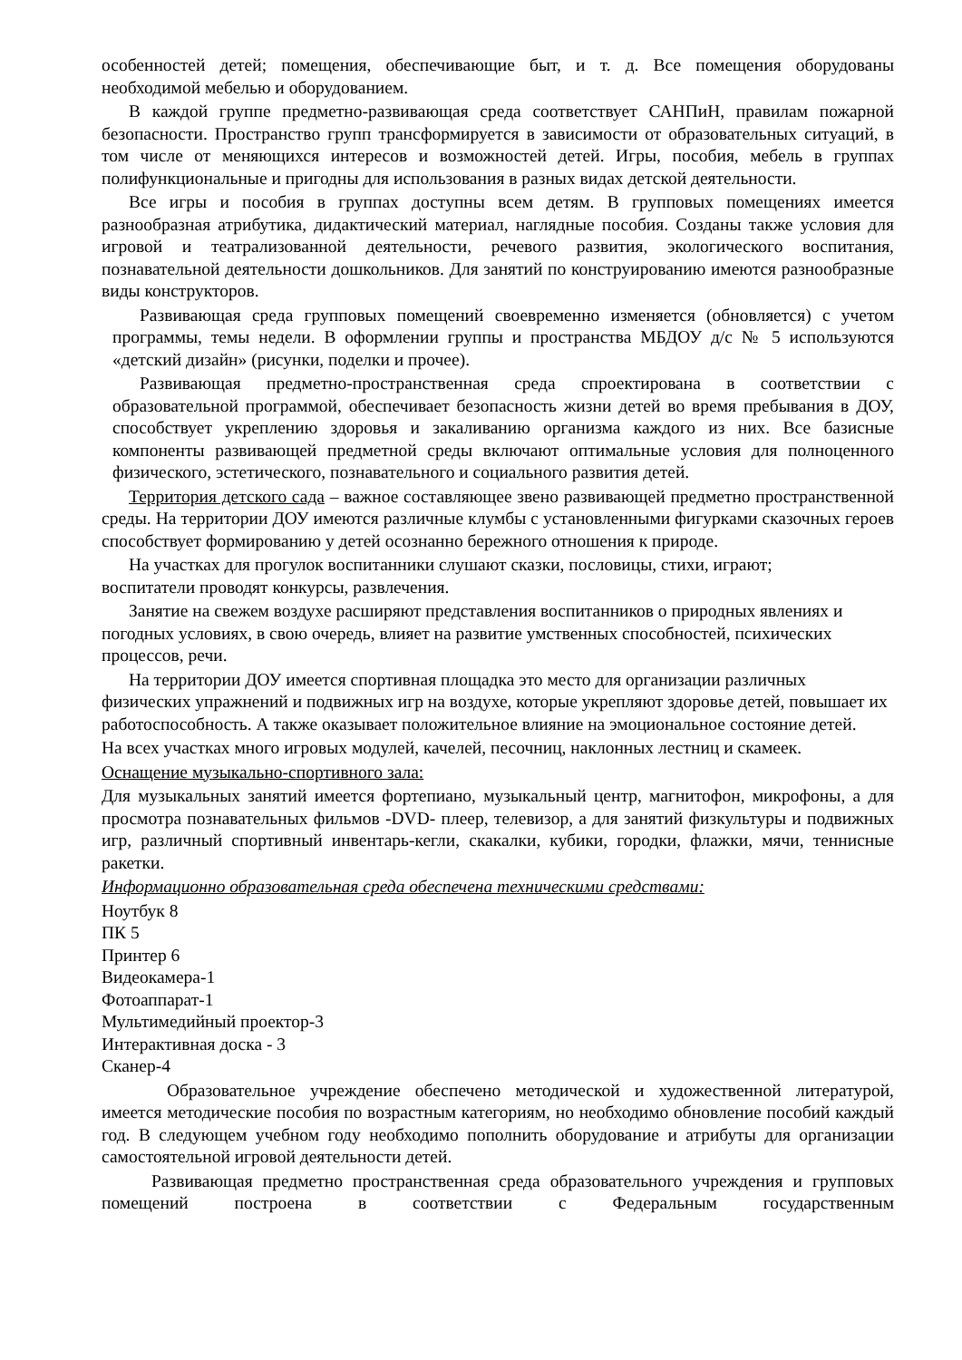особенностей детей; помещения, обеспечивающие быт, и т. д. Все помещения оборудованы необходимой мебелью и оборудованием.
В каждой группе предметно-развивающая среда соответствует САНПиН, правилам пожарной безопасности. Пространство групп трансформируется в зависимости от образовательных ситуаций, в том числе от меняющихся интересов и возможностей детей. Игры, пособия, мебель в группах полифункциональные и пригодны для использования в разных видах детской деятельности.
Все игры и пособия в группах доступны всем детям. В групповых помещениях имеется разнообразная атрибутика, дидактический материал, наглядные пособия. Созданы также условия для игровой и театрализованной деятельности, речевого развития, экологического воспитания, познавательной деятельности дошкольников. Для занятий по конструированию имеются разнообразные виды конструкторов.
Развивающая среда групповых помещений своевременно изменяется (обновляется) с учетом программы, темы недели. В оформлении группы и пространства МБДОУ д/с № 5 используются «детский дизайн» (рисунки, поделки и прочее).
Развивающая предметно-пространственная среда спроектирована в соответствии с образовательной программой, обеспечивает безопасность жизни детей во время пребывания в ДОУ, способствует укреплению здоровья и закаливанию организма каждого из них. Все базисные компоненты развивающей предметной среды включают оптимальные условия для полноценного физического, эстетического, познавательного и социального развития детей.
Территория детского сада – важное составляющее звено развивающей предметно пространственной среды. На территории ДОУ имеются различные клумбы с установленными фигурками сказочных героев способствует формированию у детей осознанно бережного отношения к природе.
На участках для прогулок воспитанники слушают сказки, пословицы, стихи, играют;
воспитатели проводят конкурсы, развлечения.
Занятие на свежем воздухе расширяют представления воспитанников о природных явлениях и погодных условиях, в свою очередь, влияет на развитие умственных способностей, психических процессов, речи.
На территории ДОУ имеется спортивная площадка это место для организации различных физических упражнений и подвижных игр на воздухе, которые укрепляют здоровье детей, повышает их работоспособность. А также оказывает положительное влияние на эмоциональное состояние детей.
На всех участках много игровых модулей, качелей, песочниц, наклонных лестниц и скамеек.
Оснащение музыкально-спортивного зала:
Для музыкальных занятий имеется фортепиано, музыкальный центр, магнитофон, микрофоны, а для просмотра познавательных фильмов -DVD- плеер, телевизор, а для занятий физкультуры и подвижных игр, различный спортивный инвентарь-кегли, скакалки, кубики, городки, флажки, мячи, теннисные ракетки.
Информационно образовательная среда обеспечена техническими средствами:
Ноутбук 8
ПК 5
Принтер 6
Видеокамера-1
Фотоаппарат-1
Мультимедийный проектор-3
Интерактивная доска - 3
Сканер-4
Образовательное учреждение обеспечено методической и художественной литературой, имеется методические пособия по возрастным категориям, но необходимо обновление пособий каждый год. В следующем учебном году необходимо пополнить оборудование и атрибуты для организации самостоятельной игровой деятельности детей.
Развивающая предметно пространственная среда образовательного учреждения и групповых помещений построена в соответствии с Федеральным государственным